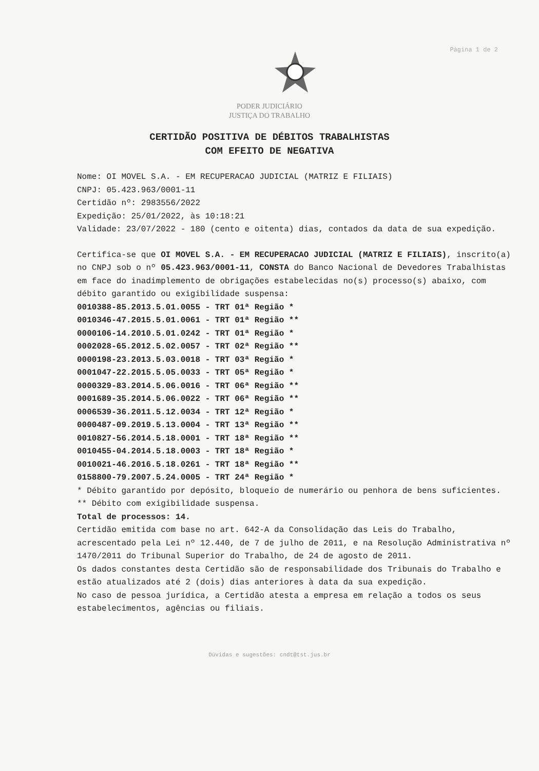Página 1 de 2
PODER JUDICIÁRIO
JUSTIÇA DO TRABALHO
CERTIDÃO POSITIVA DE DÉBITOS TRABALHISTAS
COM EFEITO DE NEGATIVA
Nome: OI MOVEL S.A. - EM RECUPERACAO JUDICIAL (MATRIZ E FILIAIS)
CNPJ: 05.423.963/0001-11
Certidão nº: 2983556/2022
Expedição: 25/01/2022, às 10:18:21
Validade: 23/07/2022 - 180 (cento e oitenta) dias, contados da data de sua expedição.
Certifica-se que OI MOVEL S.A. - EM RECUPERACAO JUDICIAL (MATRIZ E FILIAIS), inscrito(a) no CNPJ sob o nº 05.423.963/0001-11, CONSTA do Banco Nacional de Devedores Trabalhistas em face do inadimplemento de obrigações estabelecidas no(s) processo(s) abaixo, com débito garantido ou exigibilidade suspensa:
0010388-85.2013.5.01.0055 - TRT 01ª Região *
0010346-47.2015.5.01.0061 - TRT 01ª Região **
0000106-14.2010.5.01.0242 - TRT 01ª Região *
0002028-65.2012.5.02.0057 - TRT 02ª Região **
0000198-23.2013.5.03.0018 - TRT 03ª Região *
0001047-22.2015.5.05.0033 - TRT 05ª Região *
0000329-83.2014.5.06.0016 - TRT 06ª Região **
0001689-35.2014.5.06.0022 - TRT 06ª Região **
0006539-36.2011.5.12.0034 - TRT 12ª Região *
0000487-09.2019.5.13.0004 - TRT 13ª Região **
0010827-56.2014.5.18.0001 - TRT 18ª Região **
0010455-04.2014.5.18.0003 - TRT 18ª Região *
0010021-46.2016.5.18.0261 - TRT 18ª Região **
0158800-79.2007.5.24.0005 - TRT 24ª Região *
* Débito garantido por depósito, bloqueio de numerário ou penhora de bens suficientes.
** Débito com exigibilidade suspensa.
Total de processos: 14.
Certidão emitida com base no art. 642-A da Consolidação das Leis do Trabalho, acrescentado pela Lei nº 12.440, de 7 de julho de 2011, e na Resolução Administrativa nº 1470/2011 do Tribunal Superior do Trabalho, de 24 de agosto de 2011.
Os dados constantes desta Certidão são de responsabilidade dos Tribunais do Trabalho e estão atualizados até 2 (dois) dias anteriores à data da sua expedição.
No caso de pessoa jurídica, a Certidão atesta a empresa em relação a todos os seus estabelecimentos, agências ou filiais.
Dúvidas e sugestões: cndt@tst.jus.br